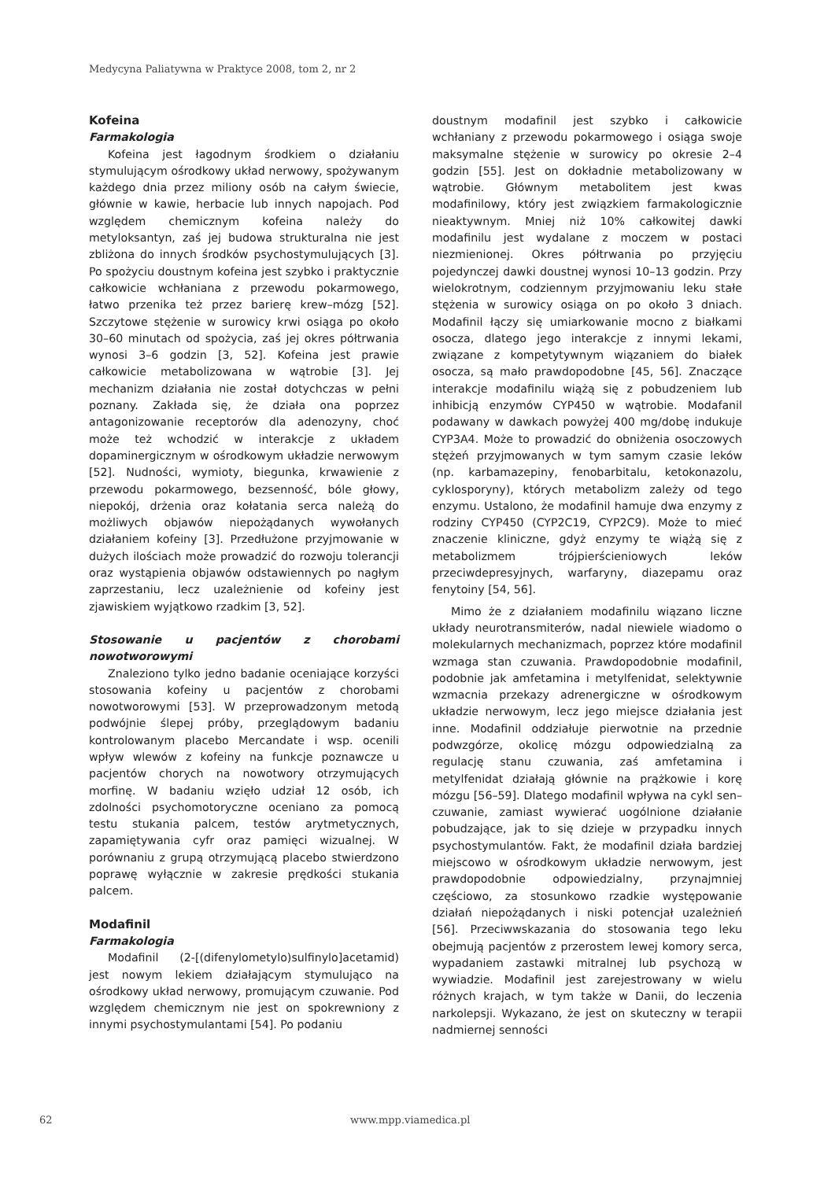Medycyna Paliatywna w Praktyce 2008, tom 2, nr 2
Kofeina
Farmakologia
Kofeina jest łagodnym środkiem o działaniu stymulującym ośrodkowy układ nerwowy, spożywanym każdego dnia przez miliony osób na całym świecie, głównie w kawie, herbacie lub innych napojach. Pod względem chemicznym kofeina należy do metyloksantyn, zaś jej budowa strukturalna nie jest zbliżona do innych środków psychostymulujących [3]. Po spożyciu doustnym kofeina jest szybko i praktycznie całkowicie wchłaniana z przewodu pokarmowego, łatwo przenika też przez barierę krew–mózg [52]. Szczytowe stężenie w surowicy krwi osiąga po około 30–60 minutach od spożycia, zaś jej okres półtrwania wynosi 3–6 godzin [3, 52]. Kofeina jest prawie całkowicie metabolizowana w wątrobie [3]. Jej mechanizm działania nie został dotychczas w pełni poznany. Zakłada się, że działa ona poprzez antagonizowanie receptorów dla adenozyny, choć może też wchodzić w interakcje z układem dopaminergicznym w ośrodkowym układzie nerwowym [52]. Nudności, wymioty, biegunka, krwawienie z przewodu pokarmowego, bezsenność, bóle głowy, niepokój, drżenia oraz kołatania serca należą do możliwych objawów niepożądanych wywołanych działaniem kofeiny [3]. Przedłużone przyjmowanie w dużych ilościach może prowadzić do rozwoju tolerancji oraz wystąpienia objawów odstawiennych po nagłym zaprzestaniu, lecz uzależnienie od kofeiny jest zjawiskiem wyjątkowo rzadkim [3, 52].
Stosowanie u pacjentów z chorobami nowotworowymi
Znaleziono tylko jedno badanie oceniające korzyści stosowania kofeiny u pacjentów z chorobami nowotworowymi [53]. W przeprowadzonym metodą podwójnie ślepej próby, przeglądowym badaniu kontrolowanym placebo Mercandate i wsp. ocenili wpływ wlewów z kofeiny na funkcje poznawcze u pacjentów chorych na nowotwory otrzymujących morfinę. W badaniu wzięło udział 12 osób, ich zdolności psychomotoryczne oceniano za pomocą testu stukania palcem, testów arytmetycznych, zapamiętywania cyfr oraz pamięci wizualnej. W porównaniu z grupą otrzymującą placebo stwierdzono poprawę wyłącznie w zakresie prędkości stukania palcem.
Modafinil
Farmakologia
Modafinil (2-[(difenylometylo)sulfinylo]acetamid) jest nowym lekiem działającym stymulująco na ośrodkowy układ nerwowy, promującym czuwanie. Pod względem chemicznym nie jest on spokrewniony z innymi psychostymulantami [54]. Po podaniu
doustnym modafinil jest szybko i całkowicie wchłaniany z przewodu pokarmowego i osiąga swoje maksymalne stężenie w surowicy po okresie 2–4 godzin [55]. Jest on dokładnie metabolizowany w wątrobie. Głównym metabolitem jest kwas modafinilowy, który jest związkiem farmakologicznie nieaktywnym. Mniej niż 10% całkowitej dawki modafinilu jest wydalane z moczem w postaci niezmienionej. Okres półtrwania po przyjęciu pojedynczej dawki doustnej wynosi 10–13 godzin. Przy wielokrotnym, codziennym przyjmowaniu leku stałe stężenia w surowicy osiąga on po około 3 dniach. Modafinil łączy się umiarkowanie mocno z białkami osocza, dlatego jego interakcje z innymi lekami, związane z kompetytywnym wiązaniem do białek osocza, są mało prawdopodobne [45, 56]. Znaczące interakcje modafinilu wiążą się z pobudzeniem lub inhibicją enzymów CYP450 w wątrobie. Modafanil podawany w dawkach powyżej 400 mg/dobę indukuje CYP3A4. Może to prowadzić do obniżenia osoczowych stężeń przyjmowanych w tym samym czasie leków (np. karbamazepiny, fenobarbitalu, ketokonazolu, cyklosporyny), których metabolizm zależy od tego enzymu. Ustalono, że modafinil hamuje dwa enzymy z rodziny CYP450 (CYP2C19, CYP2C9). Może to mieć znaczenie kliniczne, gdyż enzymy te wiążą się z metabolizmem trójpierścieniowych leków przeciwdepresyjnych, warfaryny, diazepamu oraz fenytoiny [54, 56].
Mimo że z działaniem modafinilu wiązano liczne układy neurotransmiterów, nadal niewiele wiadomo o molekularnych mechanizmach, poprzez które modafinil wzmaga stan czuwania. Prawdopodobnie modafinil, podobnie jak amfetamina i metylfenidat, selektywnie wzmacnia przekazy adrenergiczne w ośrodkowym układzie nerwowym, lecz jego miejsce działania jest inne. Modafinil oddziałuje pierwotnie na przednie podwzgórze, okolicę mózgu odpowiedzialną za regulację stanu czuwania, zaś amfetamina i metylfenidat działają głównie na prążkowie i korę mózgu [56–59]. Dlatego modafinil wpływa na cykl sen–czuwanie, zamiast wywierać uogólnione działanie pobudzające, jak to się dzieje w przypadku innych psychostymulantów. Fakt, że modafinil działa bardziej miejscowo w ośrodkowym układzie nerwowym, jest prawdopodobnie odpowiedzialny, przynajmniej częściowo, za stosunkowo rzadkie występowanie działań niepożądanych i niski potencjał uzależnień [56]. Przeciwwskazania do stosowania tego leku obejmują pacjentów z przerostem lewej komory serca, wypadaniem zastawki mitralnej lub psychozą w wywiadzie. Modafinil jest zarejestrowany w wielu różnych krajach, w tym także w Danii, do leczenia narkolepsji. Wykazano, że jest on skuteczny w terapii nadmiernej senności
62 www.mpp.viamedica.pl